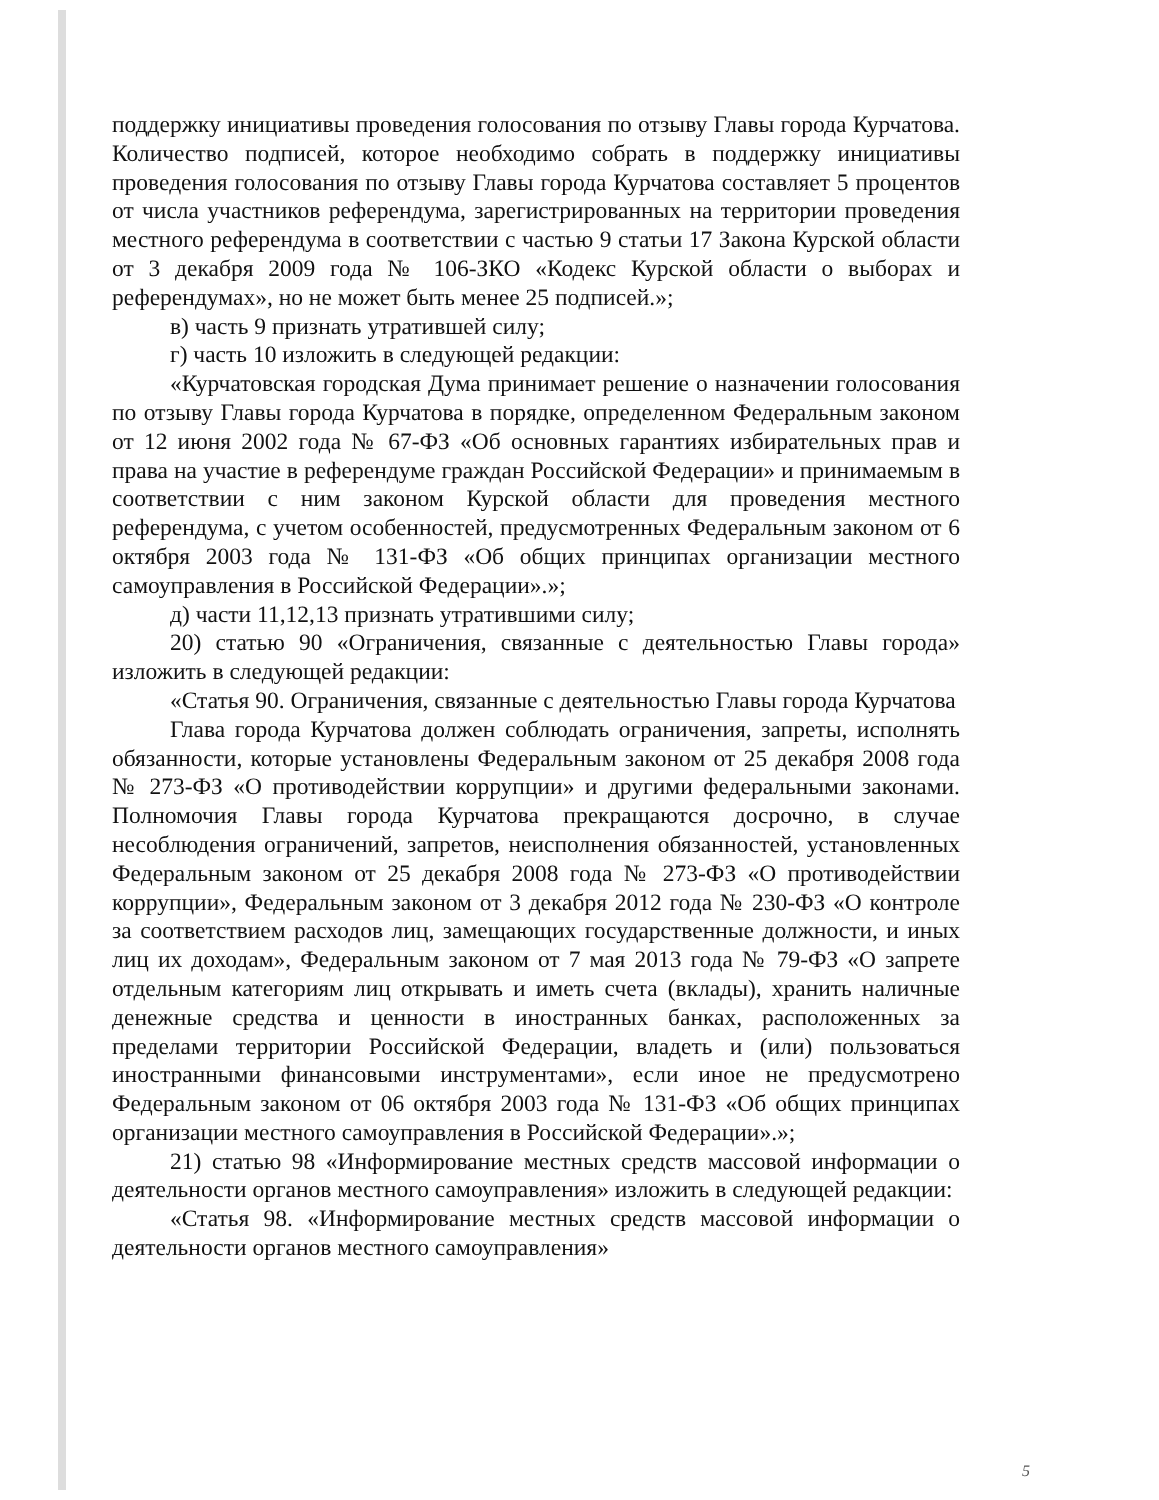поддержку инициативы проведения голосования по отзыву Главы города Курчатова. Количество подписей, которое необходимо собрать в поддержку инициативы проведения голосования по отзыву Главы города Курчатова составляет 5 процентов от числа участников референдума, зарегистрированных на территории проведения местного референдума в соответствии с частью 9 статьи 17 Закона Курской области от 3 декабря 2009 года № 106-ЗКО «Кодекс Курской области о выборах и референдумах», но не может быть менее 25 подписей.»;
в) часть 9 признать утратившей силу;
г) часть 10 изложить в следующей редакции:
«Курчатовская городская Дума принимает решение о назначении голосования по отзыву Главы города Курчатова в порядке, определенном Федеральным законом от 12 июня 2002 года № 67-ФЗ «Об основных гарантиях избирательных прав и права на участие в референдуме граждан Российской Федерации» и принимаемым в соответствии с ним законом Курской области для проведения местного референдума, с учетом особенностей, предусмотренных Федеральным законом от 6 октября 2003 года № 131-ФЗ «Об общих принципах организации местного самоуправления в Российской Федерации».»;
д) части 11,12,13 признать утратившими силу;
20) статью 90 «Ограничения, связанные с деятельностью Главы города» изложить в следующей редакции:
«Статья 90. Ограничения, связанные с деятельностью Главы города Курчатова
Глава города Курчатова должен соблюдать ограничения, запреты, исполнять обязанности, которые установлены Федеральным законом от 25 декабря 2008 года № 273-ФЗ «О противодействии коррупции» и другими федеральными законами. Полномочия Главы города Курчатова прекращаются досрочно, в случае несоблюдения ограничений, запретов, неисполнения обязанностей, установленных Федеральным законом от 25 декабря 2008 года № 273-ФЗ «О противодействии коррупции», Федеральным законом от 3 декабря 2012 года № 230-ФЗ «О контроле за соответствием расходов лиц, замещающих государственные должности, и иных лиц их доходам», Федеральным законом от 7 мая 2013 года № 79-ФЗ «О запрете отдельным категориям лиц открывать и иметь счета (вклады), хранить наличные денежные средства и ценности в иностранных банках, расположенных за пределами территории Российской Федерации, владеть и (или) пользоваться иностранными финансовыми инструментами», если иное не предусмотрено Федеральным законом от 06 октября 2003 года № 131-ФЗ «Об общих принципах организации местного самоуправления в Российской Федерации».»;
21) статью 98 «Информирование местных средств массовой информации о деятельности органов местного самоуправления» изложить в следующей редакции:
«Статья 98. «Информирование местных средств массовой информации о деятельности органов местного самоуправления»
5